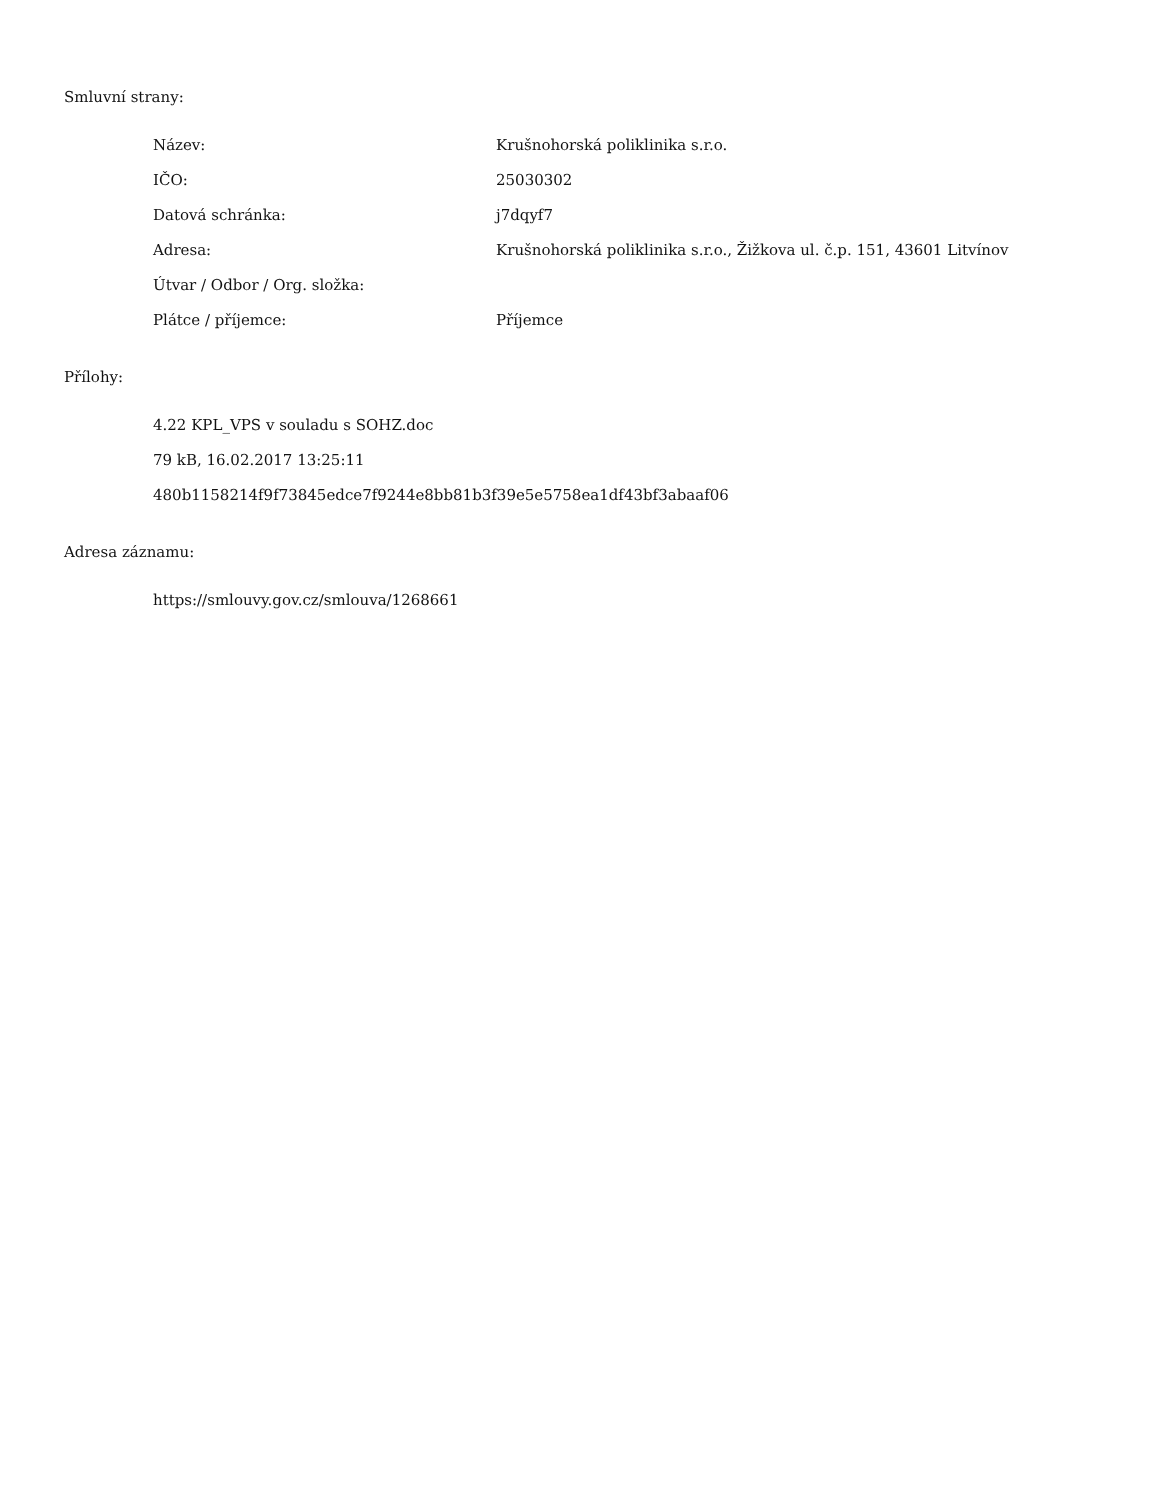Smluvní strany:
| Název: | Krušnohorská poliklinika s.r.o. |
| IČO: | 25030302 |
| Datová schránka: | j7dqyf7 |
| Adresa: | Krušnohorská poliklinika s.r.o., Žižkova ul. č.p. 151, 43601 Litvínov |
| Útvar / Odbor / Org. složka: | |
| Plátce / příjemce: | Příjemce |
Přílohy:
4.22 KPL_VPS v souladu s SOHZ.doc
79 kB, 16.02.2017 13:25:11
480b1158214f9f73845edce7f9244e8bb81b3f39e5e5758ea1df43bf3abaaf06
Adresa záznamu:
https://smlouvy.gov.cz/smlouva/1268661